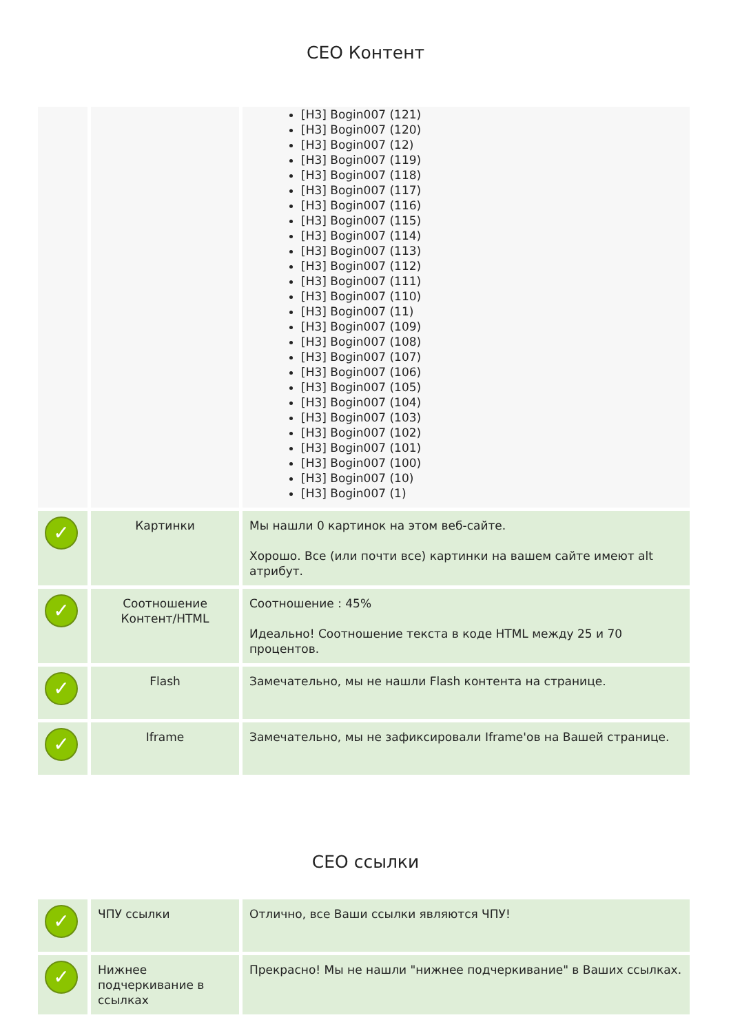СЕО Контент
| | | [H3] Bogin007 (121) [H3] Bogin007 (120) [H3] Bogin007 (12) [H3] Bogin007 (119) [H3] Bogin007 (118) [H3] Bogin007 (117) [H3] Bogin007 (116) [H3] Bogin007 (115) [H3] Bogin007 (114) [H3] Bogin007 (113) [H3] Bogin007 (112) [H3] Bogin007 (111) [H3] Bogin007 (110) [H3] Bogin007 (11) [H3] Bogin007 (109) [H3] Bogin007 (108) [H3] Bogin007 (107) [H3] Bogin007 (106) [H3] Bogin007 (105) [H3] Bogin007 (104) [H3] Bogin007 (103) [H3] Bogin007 (102) [H3] Bogin007 (101) [H3] Bogin007 (100) [H3] Bogin007 (10) [H3] Bogin007 (1) |
| ✓ | Картинки | Мы нашли 0 картинок на этом веб-сайте. Хорошо. Все (или почти все) картинки на вашем сайте имеют alt атрибут. |
| ✓ | Соотношение Контент/HTML | Соотношение : 45% Идеально! Соотношение текста в коде HTML между 25 и 70 процентов. |
| ✓ | Flash | Замечательно, мы не нашли Flash контента на странице. |
| ✓ | Iframe | Замечательно, мы не зафиксировали Iframe'ов на Вашей странице. |
СЕО ссылки
| ✓ | ЧПУ ссылки | Отлично, все Ваши ссылки являются ЧПУ! |
| ✓ | Нижнее подчеркивание в ссылках | Прекрасно! Мы не нашли "нижнее подчеркивание" в Ваших ссылках. |